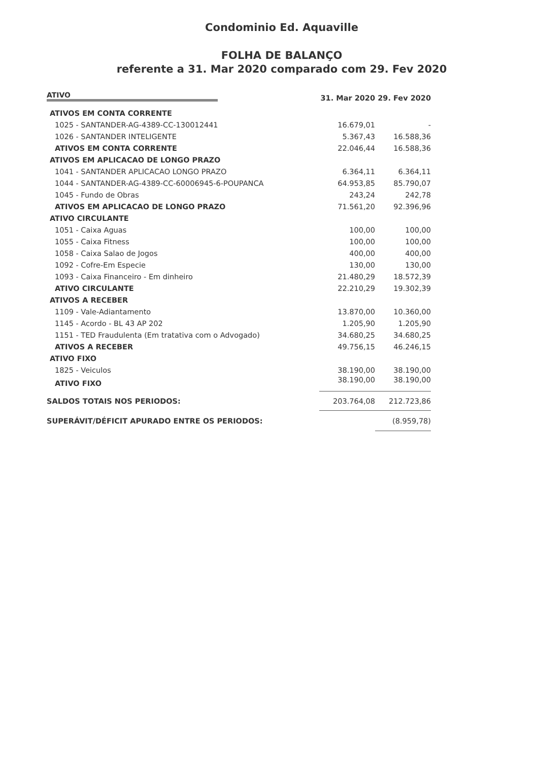Condominio Ed. Aquaville
FOLHA DE BALANÇO
referente a 31. Mar 2020 comparado com 29. Fev 2020
| ATIVO | 31. Mar 2020 | 29. Fev 2020 |
| --- | --- | --- |
| ATIVOS EM CONTA CORRENTE | | |
| 1025 - SANTANDER-AG-4389-CC-130012441 | 16.679,01 | - |
| 1026 - SANTANDER INTELIGENTE | 5.367,43 | 16.588,36 |
| ATIVOS EM CONTA CORRENTE | 22.046,44 | 16.588,36 |
| ATIVOS EM APLICACAO DE LONGO PRAZO | | |
| 1041 - SANTANDER APLICACAO LONGO PRAZO | 6.364,11 | 6.364,11 |
| 1044 - SANTANDER-AG-4389-CC-60006945-6-POUPANCA | 64.953,85 | 85.790,07 |
| 1045 - Fundo de Obras | 243,24 | 242,78 |
| ATIVOS EM APLICACAO DE LONGO PRAZO | 71.561,20 | 92.396,96 |
| ATIVO CIRCULANTE | | |
| 1051 - Caixa Aguas | 100,00 | 100,00 |
| 1055 - Caixa Fitness | 100,00 | 100,00 |
| 1058 - Caixa Salao de Jogos | 400,00 | 400,00 |
| 1092 - Cofre-Em Especie | 130,00 | 130,00 |
| 1093 - Caixa Financeiro - Em dinheiro | 21.480,29 | 18.572,39 |
| ATIVO CIRCULANTE | 22.210,29 | 19.302,39 |
| ATIVOS A RECEBER | | |
| 1109 - Vale-Adiantamento | 13.870,00 | 10.360,00 |
| 1145 - Acordo - BL 43 AP 202 | 1.205,90 | 1.205,90 |
| 1151 - TED Fraudulenta (Em tratativa com o Advogado) | 34.680,25 | 34.680,25 |
| ATIVOS A RECEBER | 49.756,15 | 46.246,15 |
| ATIVO FIXO | | |
| 1825 - Veiculos | 38.190,00 | 38.190,00 |
| ATIVO FIXO | 38.190,00 | 38.190,00 |
| SALDOS TOTAIS NOS PERIODOS: | 203.764,08 | 212.723,86 |
| SUPERÁVIT/DÉFICIT APURADO ENTRE OS PERIODOS: | | (8.959,78) |